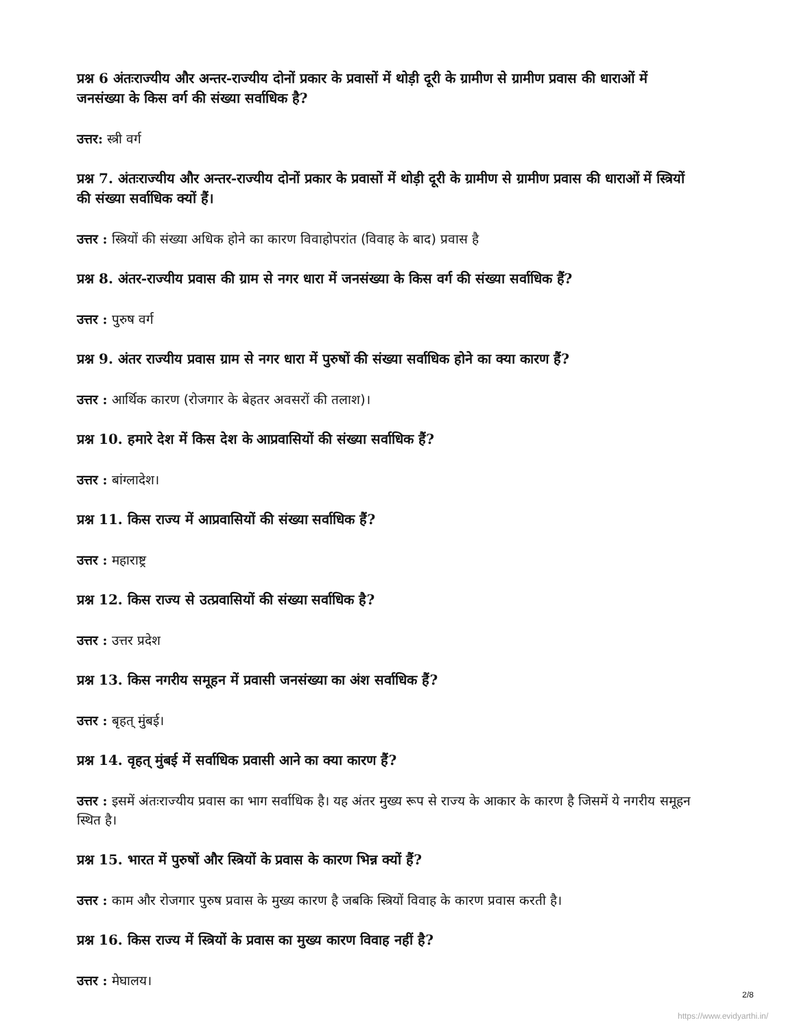प्रश्न 6 अंतःराज्यीय और अन्तर-राज्यीय दोनों प्रकार के प्रवासों में थोड़ी दूरी के ग्रामीण से ग्रामीण प्रवास की धाराओं में जनसंख्या के किस वर्ग की संख्या सर्वाधिक है?
उत्तर: स्त्री वर्ग
प्रश्न 7. अंतःराज्यीय और अन्तर-राज्यीय दोनों प्रकार के प्रवासों में थोड़ी दूरी के ग्रामीण से ग्रामीण प्रवास की धाराओं में स्त्रियों की संख्या सर्वाधिक क्यों हैं।
उत्तर : स्त्रियों की संख्या अधिक होने का कारण विवाहोपरांत (विवाह के बाद) प्रवास है
प्रश्न 8. अंतर-राज्यीय प्रवास की ग्राम से नगर धारा में जनसंख्या के किस वर्ग की संख्या सर्वाधिक हैं?
उत्तर : पुरुष वर्ग
प्रश्न 9. अंतर राज्यीय प्रवास ग्राम से नगर धारा में पुरुषों की संख्या सर्वाधिक होने का क्या कारण हैं?
उत्तर : आर्थिक कारण (रोजगार के बेहतर अवसरों की तलाश)।
प्रश्न 10. हमारे देश में किस देश के आप्रवासियों की संख्या सर्वाधिक हैं?
उत्तर : बांग्लादेश।
प्रश्न 11. किस राज्य में आप्रवासियों की संख्या सर्वाधिक हैं?
उत्तर : महाराष्ट्र
प्रश्न 12. किस राज्य से उत्प्रवासियों की संख्या सर्वाधिक है?
उत्तर : उत्तर प्रदेश
प्रश्न 13. किस नगरीय समूहन में प्रवासी जनसंख्या का अंश सर्वाधिक हैं?
उत्तर : बृहत् मुंबई।
प्रश्न 14. वृहत् मुंबई में सर्वाधिक प्रवासी आने का क्या कारण हैं?
उत्तर : इसमें अंतःराज्यीय प्रवास का भाग सर्वाधिक है। यह अंतर मुख्य रूप से राज्य के आकार के कारण है जिसमें ये नगरीय समूहन स्थित है।
प्रश्न 15. भारत में पुरुषों और स्त्रियों के प्रवास के कारण भिन्न क्यों हैं?
उत्तर : काम और रोजगार पुरुष प्रवास के मुख्य कारण है जबकि स्त्रियों विवाह के कारण प्रवास करती है।
प्रश्न 16. किस राज्य में स्त्रियों के प्रवास का मुख्य कारण विवाह नहीं है?
उत्तर : मेघालय।
2/8
https://www.evidyarthi.in/